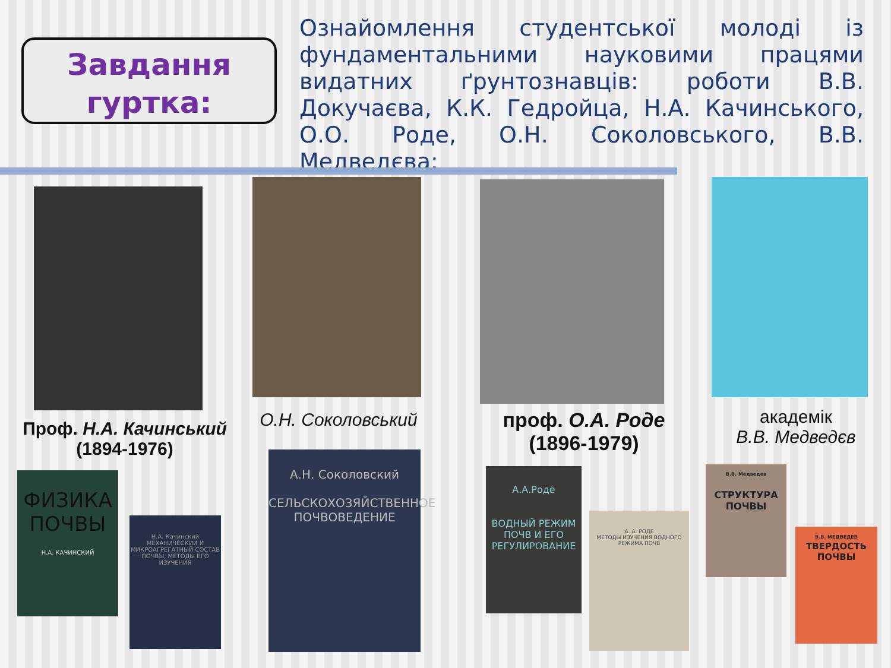Завдання гуртка:
Ознайомлення студентської молоді із фундаментальними науковими працями видатних ґрунтознавців: роботи В.В. Докучаєва, К.К. Гедройца, Н.А. Качинського, О.О. Роде, О.Н. Соколовського, В.В. Медведєва;
Проф. Н.А. Качинський
(1894-1976)
О.Н. Соколовський
проф. О.А. Роде
(1896-1979)
академік
В.В. Медведєв
ФИЗИКА ПОЧВЫ
Н.А. КАЧИНСКИЙ
Н.А. Качинский
МЕХАНИЧЕСКИЙ И МИКРОАГРЕГАТНЫЙ СОСТАВ ПОЧВЫ, МЕТОДЫ ЕГО ИЗУЧЕНИЯ
А.Н. Соколовский
СЕЛЬСКОХОЗЯЙСТВЕННОЕ ПОЧВОВЕДЕНИЕ
А.А.Роде
ВОДНЫЙ РЕЖИМ ПОЧВ И ЕГО РЕГУЛИРОВАНИЕ
А. А. РОДЕ
МЕТОДЫ ИЗУЧЕНИЯ ВОДНОГО РЕЖИМА ПОЧВ
В.В. Медведев
СТРУКТУРА ПОЧВЫ
В.В. МЕДВЕДЕВ
ТВЕРДОСТЬ ПОЧВЫ